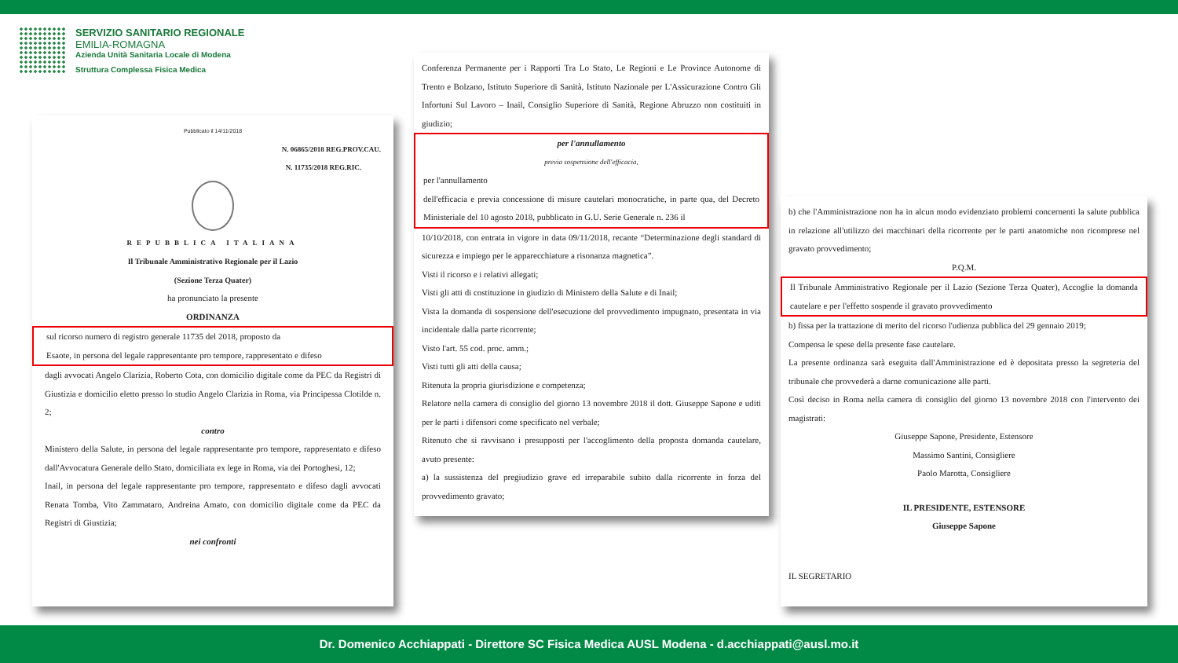SERVIZIO SANITARIO REGIONALE
EMILIA-ROMAGNA
Azienda Unità Sanitaria Locale di Modena
Struttura Complessa Fisica Medica
Pubblicato il 14/11/2018
N. 06865/2018 REG.PROV.CAU.
N. 11735/2018 REG.RIC.
REPUBBLICA ITALIANA
Il Tribunale Amministrativo Regionale per il Lazio
(Sezione Terza Quater)
ha pronunciato la presente
ORDINANZA
sul ricorso numero di registro generale 11735 del 2018, proposto da
Esaote, in persona del legale rappresentante pro tempore, rappresentato e difeso
dagli avvocati Angelo Clarizia, Roberto Cota, con domicilio digitale come da PEC da Registri di Giustizia e domicilio eletto presso lo studio Angelo Clarizia in Roma, via Principessa Clotilde n. 2;
contro
Ministero della Salute, in persona del legale rappresentante pro tempore, rappresentato e difeso dall'Avvocatura Generale dello Stato, domiciliata ex lege in Roma, via dei Portoghesi, 12;
Inail, in persona del legale rappresentante pro tempore, rappresentato e difeso dagli avvocati Renata Tomba, Vito Zammataro, Andreina Amato, con domicilio digitale come da PEC da Registri di Giustizia;
nei confronti
Conferenza Permanente per i Rapporti Tra Lo Stato, Le Regioni e Le Province Autonome di Trento e Bolzano, Istituto Superiore di Sanità, Istituto Nazionale per L'Assicurazione Contro Gli Infortuni Sul Lavoro – Inail, Consiglio Superiore di Sanità, Regione Abruzzo non costituiti in giudizio;
per l'annullamento
previa sospensione dell'efficacia,
per l'annullamento
dell'efficacia e previa concessione di misure cautelari monocratiche, in parte qua, del Decreto Ministeriale del 10 agosto 2018, pubblicato in G.U. Serie Generale n. 236 il
10/10/2018, con entrata in vigore in data 09/11/2018, recante “Determinazione degli standard di sicurezza e impiego per le apparecchiature a risonanza magnetica”.
Visti il ricorso e i relativi allegati;
Visti gli atti di costituzione in giudizio di Ministero della Salute e di Inail;
Vista la domanda di sospensione dell'esecuzione del provvedimento impugnato, presentata in via incidentale dalla parte ricorrente;
Visto l'art. 55 cod. proc. amm.;
Visti tutti gli atti della causa;
Ritenuta la propria giurisdizione e competenza;
Relatore nella camera di consiglio del giorno 13 novembre 2018 il dott. Giuseppe Sapone e uditi per le parti i difensori come specificato nel verbale;
Ritenuto che si ravvisano i presupposti per l'accoglimento della proposta domanda cautelare, avuto presente:
a) la sussistenza del pregiudizio grave ed irreparabile subito dalla ricorrente in forza del provvedimento gravato;
b) che l'Amministrazione non ha in alcun modo evidenziato problemi concernenti la salute pubblica in relazione all'utilizzo dei macchinari della ricorrente per le parti anatomiche non ricomprese nel gravato provvedimento;
P.Q.M.
Il Tribunale Amministrativo Regionale per il Lazio (Sezione Terza Quater), Accoglie la domanda cautelare e per l'effetto sospende il gravato provvedimento
b) fissa per la trattazione di merito del ricorso l'udienza pubblica del 29 gennaio 2019;
Compensa le spese della presente fase cautelare.
La presente ordinanza sarà eseguita dall'Amministrazione ed è depositata presso la segreteria del tribunale che provvederà a darne comunicazione alle parti.
Così deciso in Roma nella camera di consiglio del giorno 13 novembre 2018 con l'intervento dei magistrati:
Giuseppe Sapone, Presidente, Estensore
Massimo Santini, Consigliere
Paolo Marotta, Consigliere
IL PRESIDENTE, ESTENSORE
Giuseppe Sapone
IL SEGRETARIO
Dr. Domenico Acchiappati - Direttore SC Fisica Medica AUSL Modena - d.acchiappati@ausl.mo.it